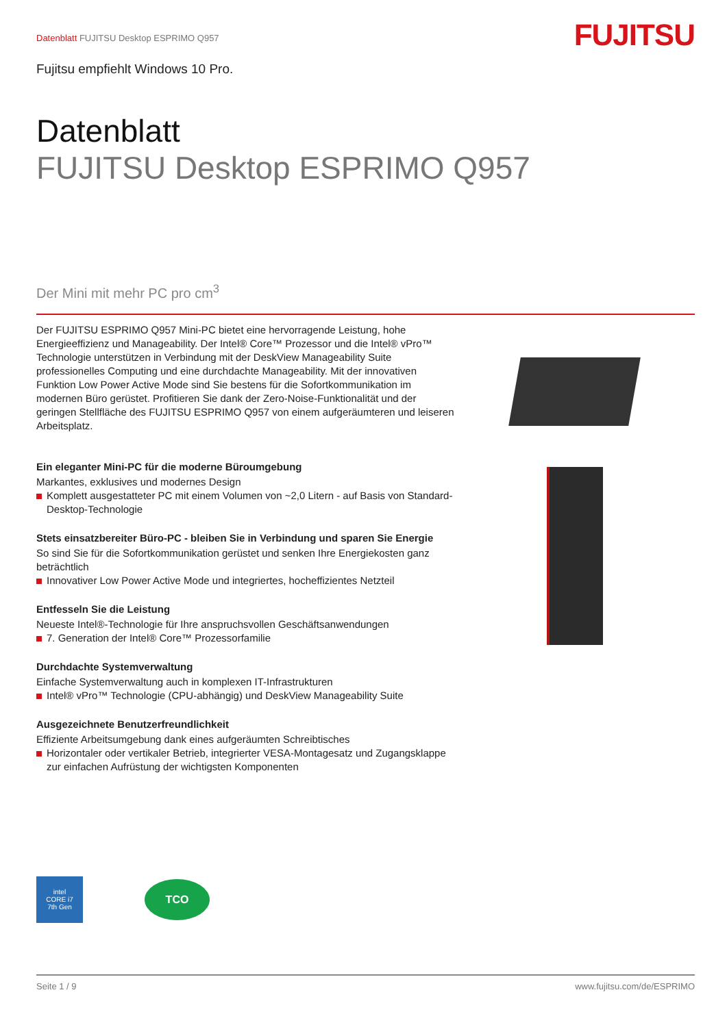Datenblatt FUJITSU Desktop ESPRIMO Q957
FUJITSU
Fujitsu empfiehlt Windows 10 Pro.
Datenblatt
FUJITSU Desktop ESPRIMO Q957
Der Mini mit mehr PC pro cm<sup>3</sup>
Der FUJITSU ESPRIMO Q957 Mini-PC bietet eine hervorragende Leistung, hohe Energieeffizienz und Manageability. Der Intel® Core™ Prozessor und die Intel® vPro™ Technologie unterstützen in Verbindung mit der DeskView Manageability Suite professionelles Computing und eine durchdachte Manageability. Mit der innovativen Funktion Low Power Active Mode sind Sie bestens für die Sofortkommunikation im modernen Büro gerüstet. Profitieren Sie dank der Zero-Noise-Funktionalität und der geringen Stellfläche des FUJITSU ESPRIMO Q957 von einem aufgeräumteren und leiseren Arbeitsplatz.
Ein eleganter Mini-PC für die moderne Büroumgebung
Markantes, exklusives und modernes Design
Komplett ausgestatteter PC mit einem Volumen von ~2,0 Litern - auf Basis von Standard-Desktop-Technologie
Stets einsatzbereiter Büro-PC - bleiben Sie in Verbindung und sparen Sie Energie
So sind Sie für die Sofortkommunikation gerüstet und senken Ihre Energiekosten ganz beträchtlich
Innovativer Low Power Active Mode und integriertes, hocheffizientes Netzteil
Entfesseln Sie die Leistung
Neueste Intel®-Technologie für Ihre anspruchsvollen Geschäftsanwendungen
7. Generation der Intel® Core™ Prozessorfamilie
Durchdachte Systemverwaltung
Einfache Systemverwaltung auch in komplexen IT-Infrastrukturen
Intel® vPro™ Technologie (CPU-abhängig) und DeskView Manageability Suite
Ausgezeichnete Benutzerfreundlichkeit
Effiziente Arbeitsumgebung dank eines aufgeräumten Schreibtisches
Horizontaler oder vertikaler Betrieb, integrierter VESA-Montagesatz und Zugangsklappe zur einfachen Aufrüstung der wichtigsten Komponenten
intel
CORE i7
7th Gen
TCO
Seite 1 / 9 www.fujitsu.com/de/ESPRIMO